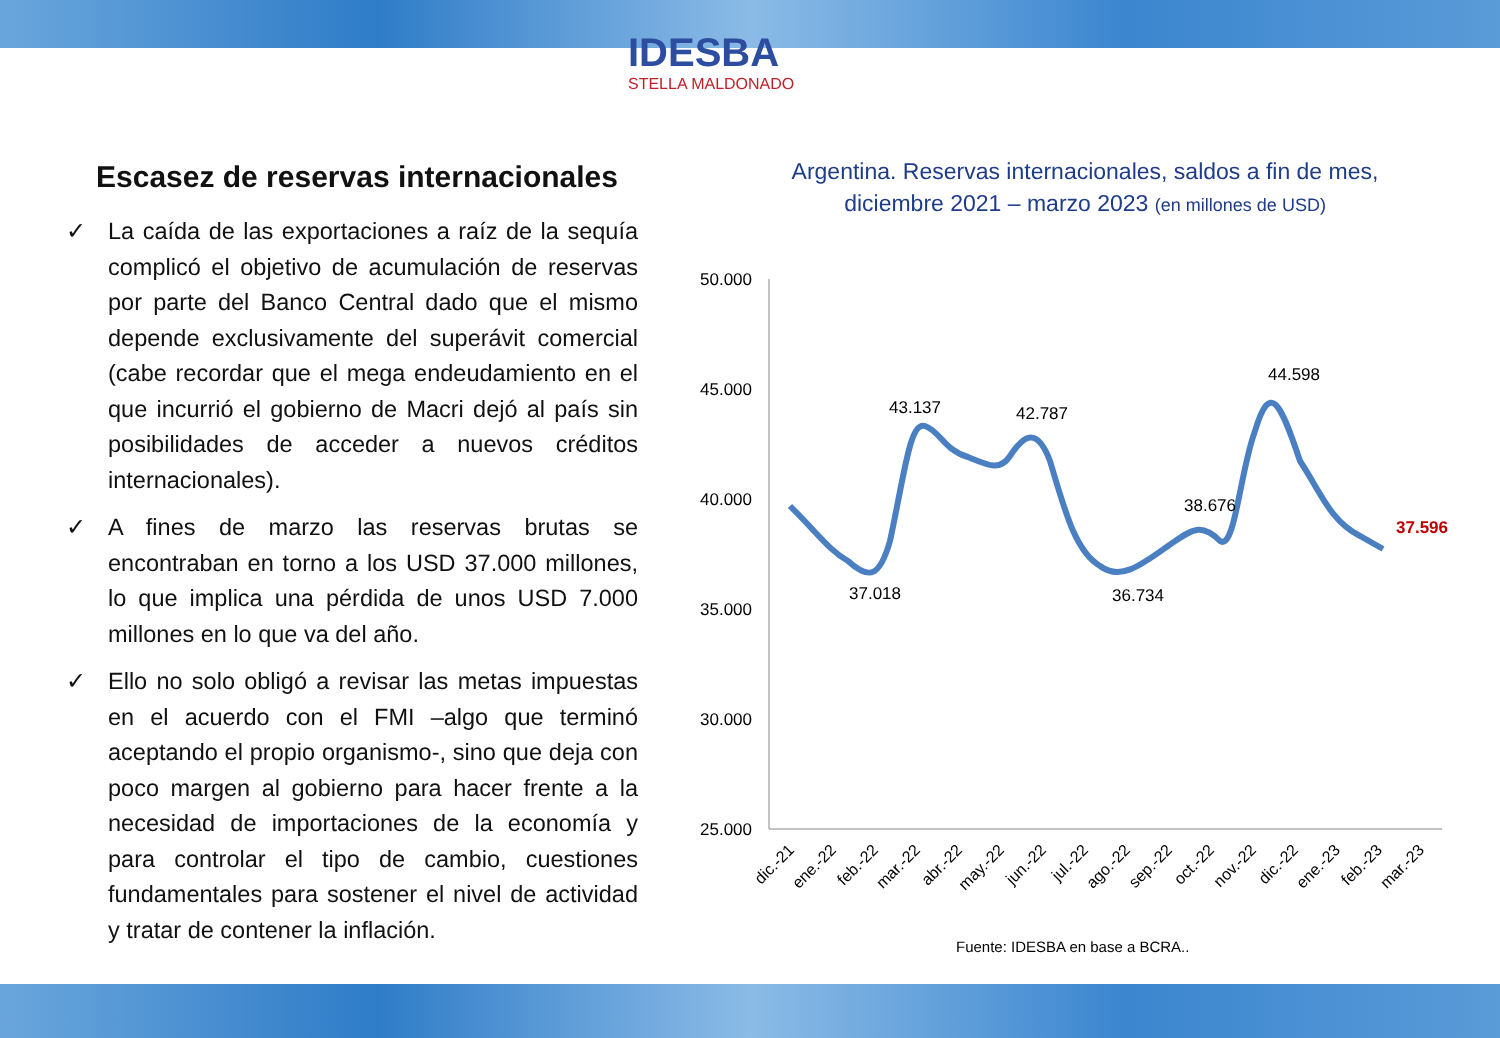IDESBA
STELLA MALDONADO
Escasez de reservas internacionales
✓ La caída de las exportaciones a raíz de la sequía complicó el objetivo de acumulación de reservas por parte del Banco Central dado que el mismo depende exclusivamente del superávit comercial (cabe recordar que el mega endeudamiento en el que incurrió el gobierno de Macri dejó al país sin posibilidades de acceder a nuevos créditos internacionales).
✓ A fines de marzo las reservas brutas se encontraban en torno a los USD 37.000 millones, lo que implica una pérdida de unos USD 7.000 millones en lo que va del año.
✓ Ello no solo obligó a revisar las metas impuestas en el acuerdo con el FMI –algo que terminó aceptando el propio organismo-, sino que deja con poco margen al gobierno para hacer frente a la necesidad de importaciones de la economía y para controlar el tipo de cambio, cuestiones fundamentales para sostener el nivel de actividad y tratar de contener la inflación.
Argentina. Reservas internacionales, saldos a fin de mes,
diciembre 2021 – marzo 2023 (en millones de USD)
50.000
45.000
40.000
35.000
30.000
25.000
43.137
42.787
44.598
38.676
37.018
36.734
37.596
dic.-21
ene.-22
feb.-22
mar.-22
abr.-22
may.-22
jun.-22
jul.-22
ago.-22
sep.-22
oct.-22
nov.-22
dic.-22
ene.-23
feb.-23
mar.-23
Fuente: IDESBA en base a BCRA..